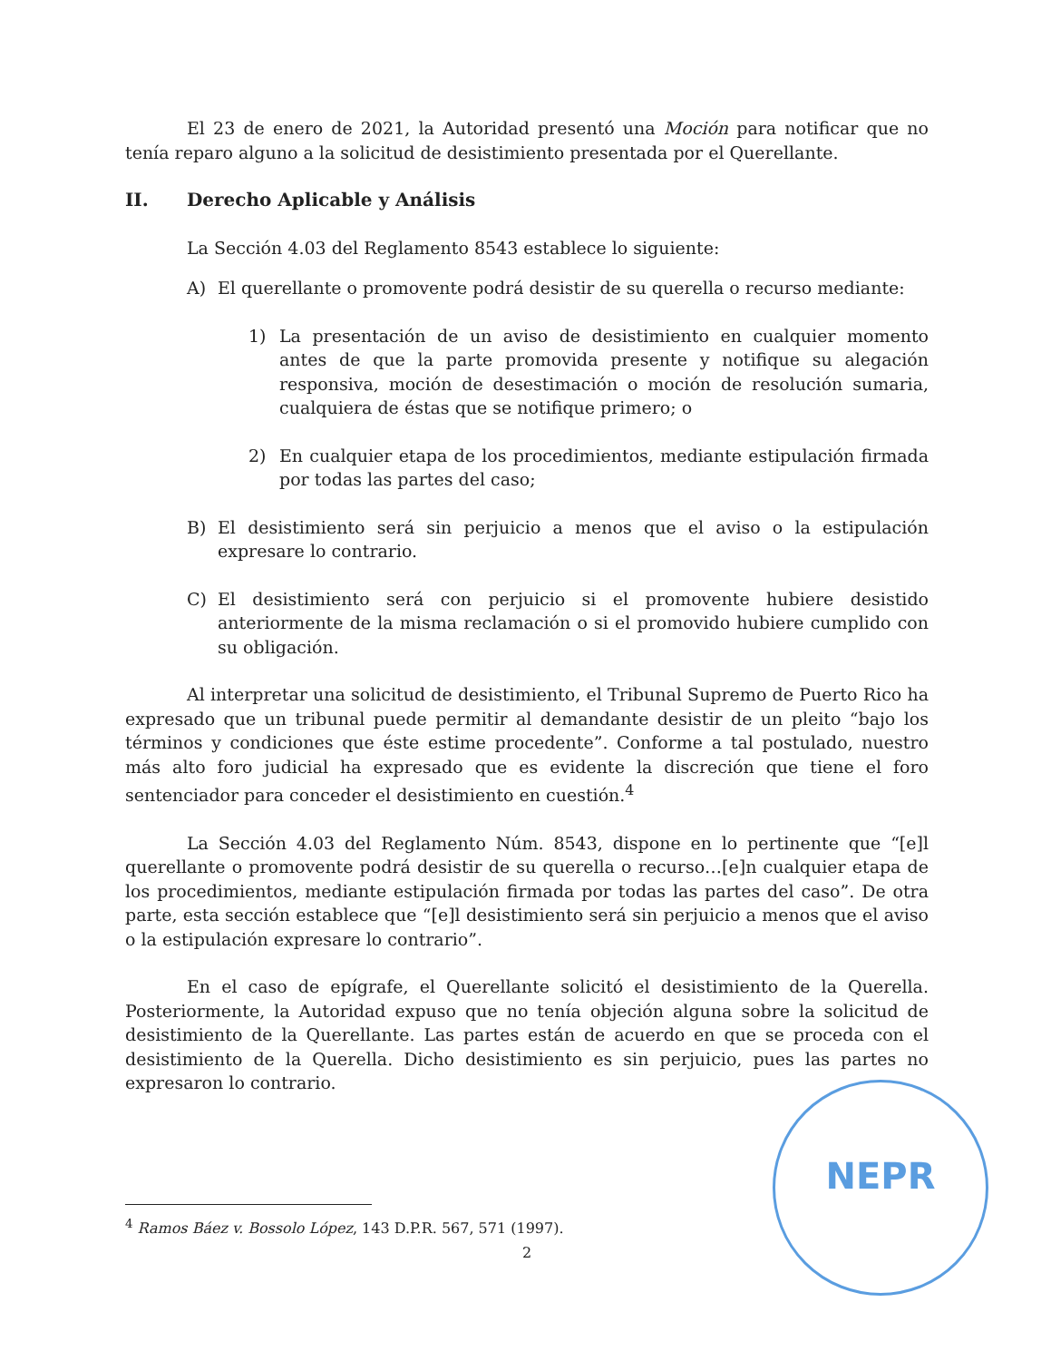El 23 de enero de 2021, la Autoridad presentó una Moción para notificar que no tenía reparo alguno a la solicitud de desistimiento presentada por el Querellante.
II. Derecho Aplicable y Análisis
La Sección 4.03 del Reglamento 8543 establece lo siguiente:
A) El querellante o promovente podrá desistir de su querella o recurso mediante:
1) La presentación de un aviso de desistimiento en cualquier momento antes de que la parte promovida presente y notifique su alegación responsiva, moción de desestimación o moción de resolución sumaria, cualquiera de éstas que se notifique primero; o
2) En cualquier etapa de los procedimientos, mediante estipulación firmada por todas las partes del caso;
B) El desistimiento será sin perjuicio a menos que el aviso o la estipulación expresare lo contrario.
C) El desistimiento será con perjuicio si el promovente hubiere desistido anteriormente de la misma reclamación o si el promovido hubiere cumplido con su obligación.
Al interpretar una solicitud de desistimiento, el Tribunal Supremo de Puerto Rico ha expresado que un tribunal puede permitir al demandante desistir de un pleito “bajo los términos y condiciones que éste estime procedente”. Conforme a tal postulado, nuestro más alto foro judicial ha expresado que es evidente la discreción que tiene el foro sentenciador para conceder el desistimiento en cuestión.<sup>4</sup>
La Sección 4.03 del Reglamento Núm. 8543, dispone en lo pertinente que “[e]l querellante o promovente podrá desistir de su querella o recurso…[e]n cualquier etapa de los procedimientos, mediante estipulación firmada por todas las partes del caso”. De otra parte, esta sección establece que “[e]l desistimiento será sin perjuicio a menos que el aviso o la estipulación expresare lo contrario”.
En el caso de epígrafe, el Querellante solicitó el desistimiento de la Querella. Posteriormente, la Autoridad expuso que no tenía objeción alguna sobre la solicitud de desistimiento de la Querellante. Las partes están de acuerdo en que se proceda con el desistimiento de la Querella. Dicho desistimiento es sin perjuicio, pues las partes no expresaron lo contrario.
<sup>4</sup> Ramos Báez v. Bossolo López, 143 D.P.R. 567, 571 (1997).
2
NEPR